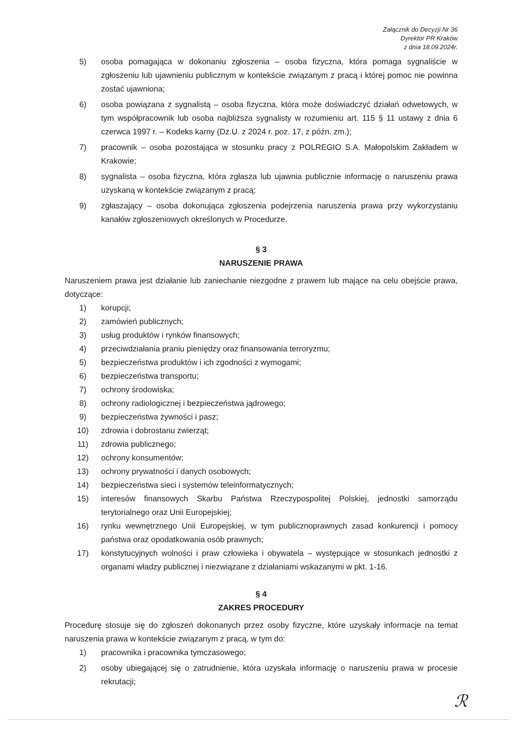Załącznik do Decyzji Nr 36
Dyrektor PR Kraków
z dnia 18.09.2024r.
5) osoba pomagająca w dokonaniu zgłoszenia – osoba fizyczna, która pomaga sygnaliście w zgłoszeniu lub ujawnieniu publicznym w kontekście związanym z pracą i której pomoc nie powinna zostać ujawniona;
6) osoba powiązana z sygnalistą – osoba fizyczna, która może doświadczyć działań odwetowych, w tym współpracownik lub osoba najbliższa sygnalisty w rozumieniu art. 115 § 11 ustawy z dnia 6 czerwca 1997 r. – Kodeks karny (Dz.U. z 2024 r. poz. 17, z późn. zm.);
7) pracownik – osoba pozostająca w stosunku pracy z POLREGIO S.A. Małopolskim Zakładem w Krakowie;
8) sygnalista – osoba fizyczna, która zgłasza lub ujawnia publicznie informację o naruszeniu prawa uzyskaną w kontekście związanym z pracą;
9) zgłaszający – osoba dokonująca zgłoszenia podejrzenia naruszenia prawa przy wykorzystaniu kanałów zgłoszeniowych określonych w Procedurze.
§ 3
NARUSZENIE PRAWA
Naruszeniem prawa jest działanie lub zaniechanie niezgodne z prawem lub mające na celu obejście prawa, dotyczące:
1) korupcji;
2) zamówień publicznych;
3) usług produktów i rynków finansowych;
4) przeciwdziałania praniu pieniędzy oraz finansowania terroryzmu;
5) bezpieczeństwa produktów i ich zgodności z wymogami;
6) bezpieczeństwa transportu;
7) ochrony środowiska;
8) ochrony radiologicznej i bezpieczeństwa jądrowego;
9) bezpieczeństwa żywności i pasz;
10) zdrowia i dobrostanu zwierząt;
11) zdrowia publicznego;
12) ochrony konsumentów;
13) ochrony prywatności i danych osobowych;
14) bezpieczeństwa sieci i systemów teleinformatycznych;
15) interesów finansowych Skarbu Państwa Rzeczypospolitej Polskiej, jednostki samorządu terytorialnego oraz Unii Europejskiej;
16) rynku wewnętrznego Unii Europejskiej, w tym publicznoprawnych zasad konkurencji i pomocy państwa oraz opodatkowania osób prawnych;
17) konstytucyjnych wolności i praw człowieka i obywatela – występujące w stosunkach jednostki z organami władzy publicznej i niezwiązane z działaniami wskazanymi w pkt. 1-16.
§ 4
ZAKRES PROCEDURY
Procedurę stosuje się do zgłoszeń dokonanych przez osoby fizyczne, które uzyskały informacje na temat naruszenia prawa w kontekście związanym z pracą, w tym do:
1) pracownika i pracownika tymczasowego;
2) osoby ubiegającej się o zatrudnienie, która uzyskała informację o naruszeniu prawa w procesie rekrutacji;
ℛ